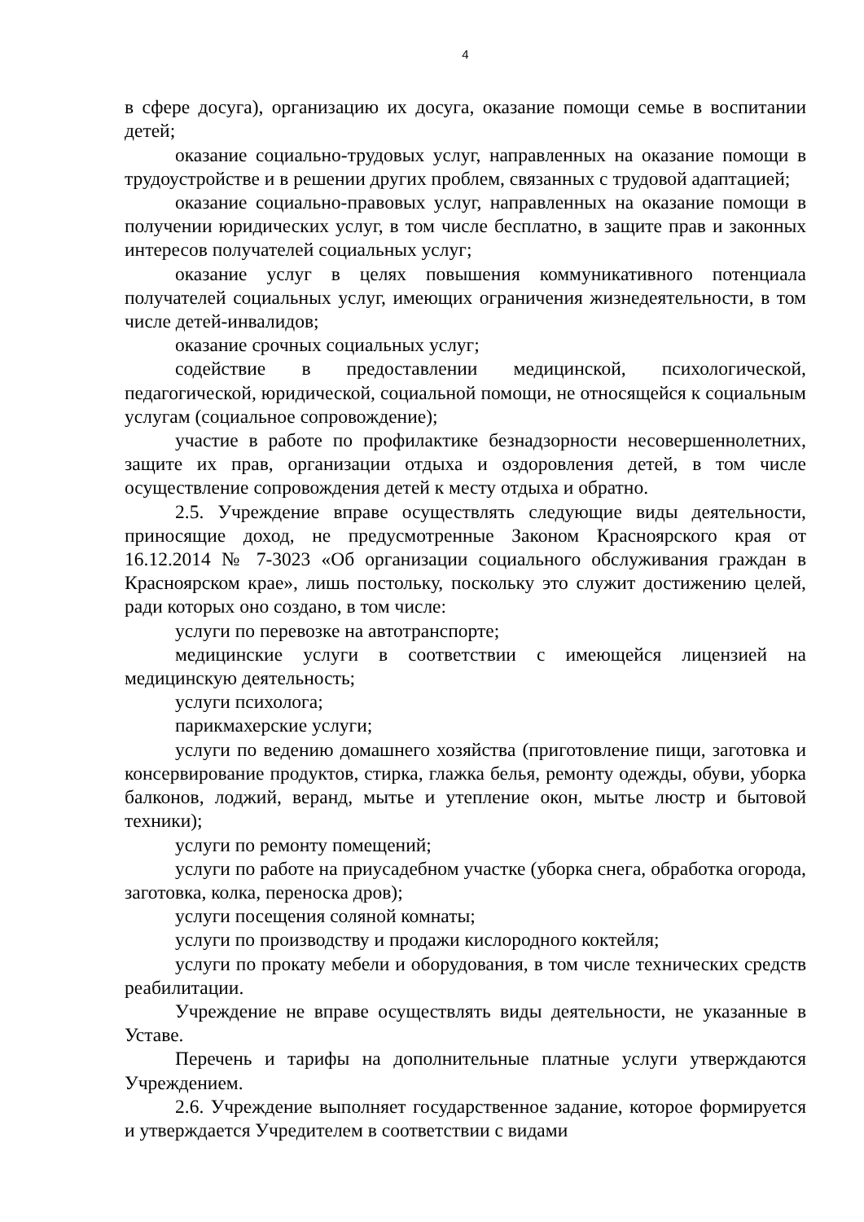4
в сфере досуга), организацию их досуга, оказание помощи семье в воспитании детей;
оказание социально-трудовых услуг, направленных на оказание помощи в трудоустройстве и в решении других проблем, связанных с трудовой адаптацией;
оказание социально-правовых услуг, направленных на оказание помощи в получении юридических услуг, в том числе бесплатно, в защите прав и законных интересов получателей социальных услуг;
оказание услуг в целях повышения коммуникативного потенциала получателей социальных услуг, имеющих ограничения жизнедеятельности, в том числе детей-инвалидов;
оказание срочных социальных услуг;
содействие в предоставлении медицинской, психологической, педагогической, юридической, социальной помощи, не относящейся к социальным услугам (социальное сопровождение);
участие в работе по профилактике безнадзорности несовершеннолетних, защите их прав, организации отдыха и оздоровления детей, в том числе осуществление сопровождения детей к месту отдыха и обратно.
2.5. Учреждение вправе осуществлять следующие виды деятельности, приносящие доход, не предусмотренные Законом Красноярского края от 16.12.2014 № 7-3023 «Об организации социального обслуживания граждан в Красноярском крае», лишь постольку, поскольку это служит достижению целей, ради которых оно создано, в том числе:
услуги по перевозке на автотранспорте;
медицинские услуги в соответствии с имеющейся лицензией на медицинскую деятельность;
услуги психолога;
парикмахерские услуги;
услуги по ведению домашнего хозяйства (приготовление пищи, заготовка и консервирование продуктов, стирка, глажка белья, ремонту одежды, обуви, уборка балконов, лоджий, веранд, мытье и утепление окон, мытье люстр и бытовой техники);
услуги по ремонту помещений;
услуги по работе на приусадебном участке (уборка снега, обработка огорода, заготовка, колка, переноска дров);
услуги посещения соляной комнаты;
услуги по производству и продажи кислородного коктейля;
услуги по прокату мебели и оборудования, в том числе технических средств реабилитации.
Учреждение не вправе осуществлять виды деятельности, не указанные в Уставе.
Перечень и тарифы на дополнительные платные услуги утверждаются Учреждением.
2.6. Учреждение выполняет государственное задание, которое формируется и утверждается Учредителем в соответствии с видами